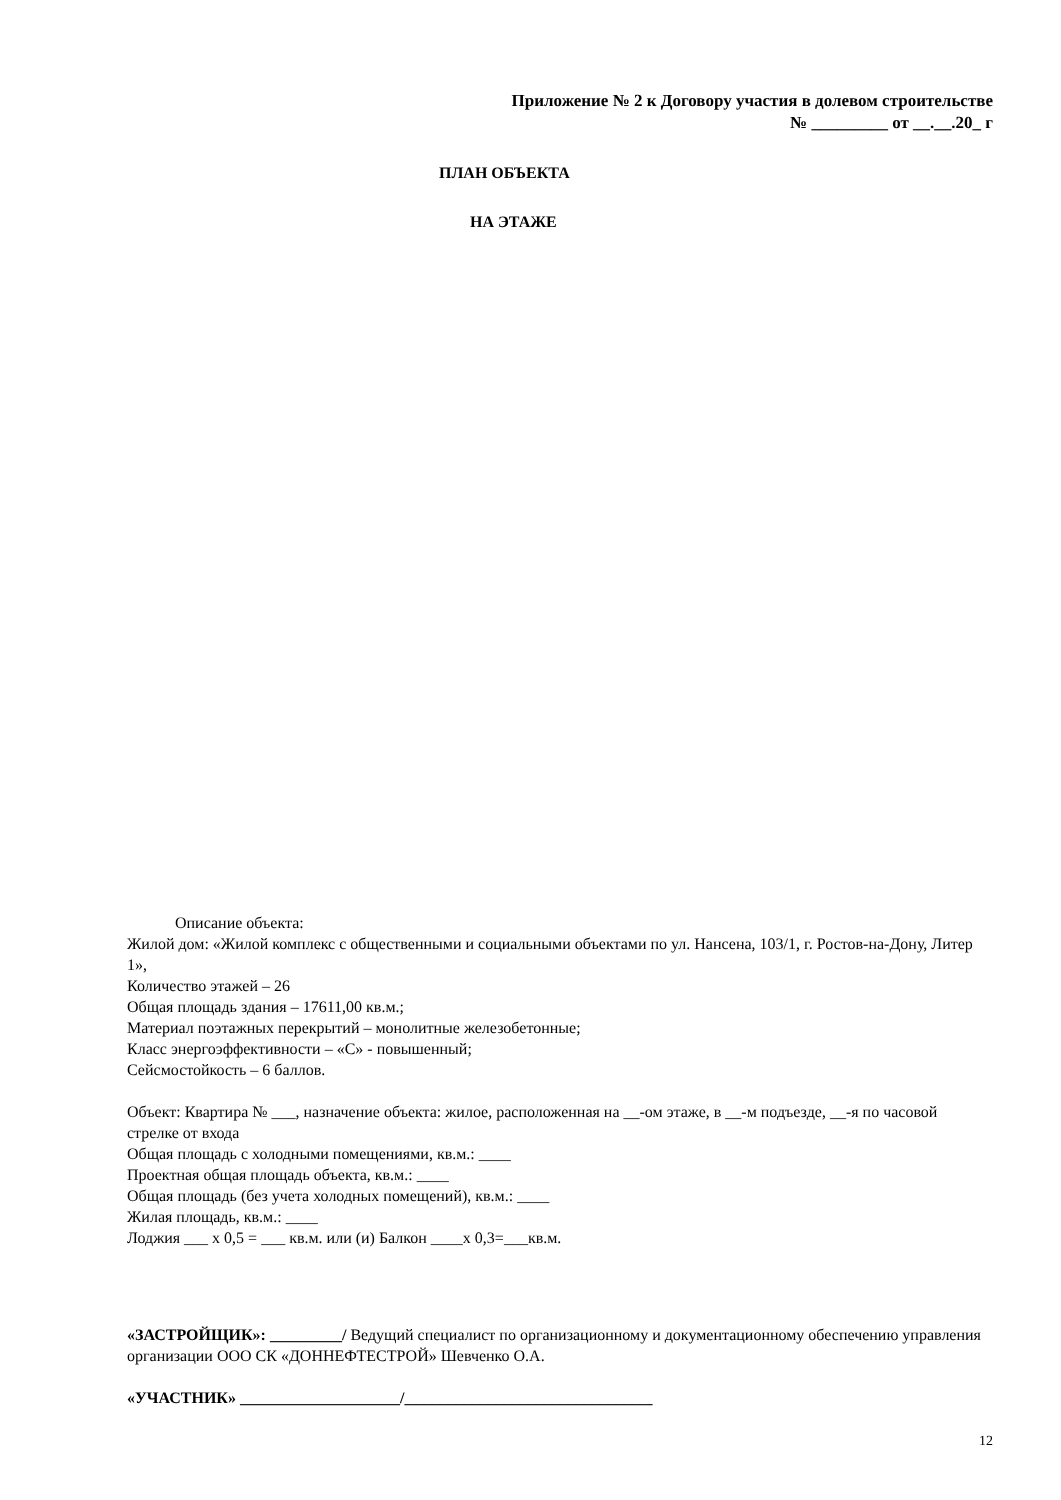Приложение № 2 к Договору участия в долевом строительстве
№ _________ от __.__.20_ г
ПЛАН ОБЪЕКТА
НА ЭТАЖЕ
Описание объекта:
Жилой дом: «Жилой комплекс с общественными и социальными объектами по ул. Нансена, 103/1, г. Ростов-на-Дону, Литер 1»,
Количество этажей – 26
Общая площадь здания – 17611,00 кв.м.;
Материал поэтажных перекрытий – монолитные железобетонные;
Класс энергоэффективности – «С» - повышенный;
Сейсмостойкость – 6 баллов.
Объект: Квартира № ___, назначение объекта: жилое, расположенная на __-ом этаже, в __-м подъезде, __-я по часовой стрелке от входа
Общая площадь с холодными помещениями, кв.м.: ____
Проектная общая площадь объекта, кв.м.: ____
Общая площадь (без учета холодных помещений), кв.м.: ____
Жилая площадь, кв.м.: ____
Лоджия ___ х 0,5 = ___ кв.м. или (и) Балкон ____х 0,3=___кв.м.
«ЗАСТРОЙЩИК»: _________/ Ведущий специалист по организационному и документационному обеспечению управления организации ООО СК «ДОННЕФТЕСТРОЙ» Шевченко О.А.
«УЧАСТНИК» ____________________/_______________________________
12